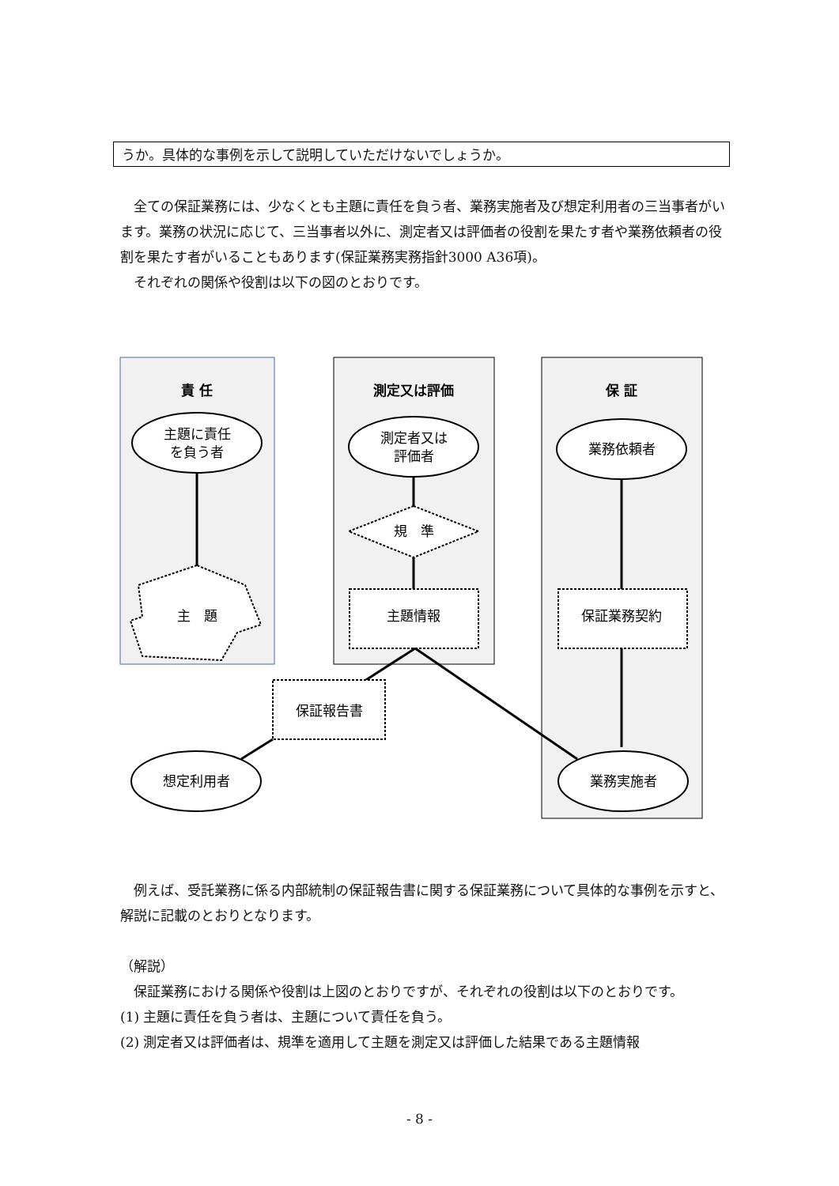うか。具体的な事例を示して説明していただけないでしょうか。
全ての保証業務には、少なくとも主題に責任を負う者、業務実施者及び想定利用者の三当事者がいます。業務の状況に応じて、三当事者以外に、測定者又は評価者の役割を果たす者や業務依頼者の役割を果たす者がいることもあります(保証業務実務指針3000 A36項)。
それぞれの関係や役割は以下の図のとおりです。
責 任
測定又は評価
保 証
主題に責任
を負う者
主　題
測定者又は
評価者
規　準
主題情報
業務依頼者
保証業務契約
保証報告書
想定利用者
業務実施者
例えば、受託業務に係る内部統制の保証報告書に関する保証業務について具体的な事例を示すと、解説に記載のとおりとなります。
（解説）
保証業務における関係や役割は上図のとおりですが、それぞれの役割は以下のとおりです。
(1) 主題に責任を負う者は、主題について責任を負う。
(2) 測定者又は評価者は、規準を適用して主題を測定又は評価した結果である主題情報
- 8 -